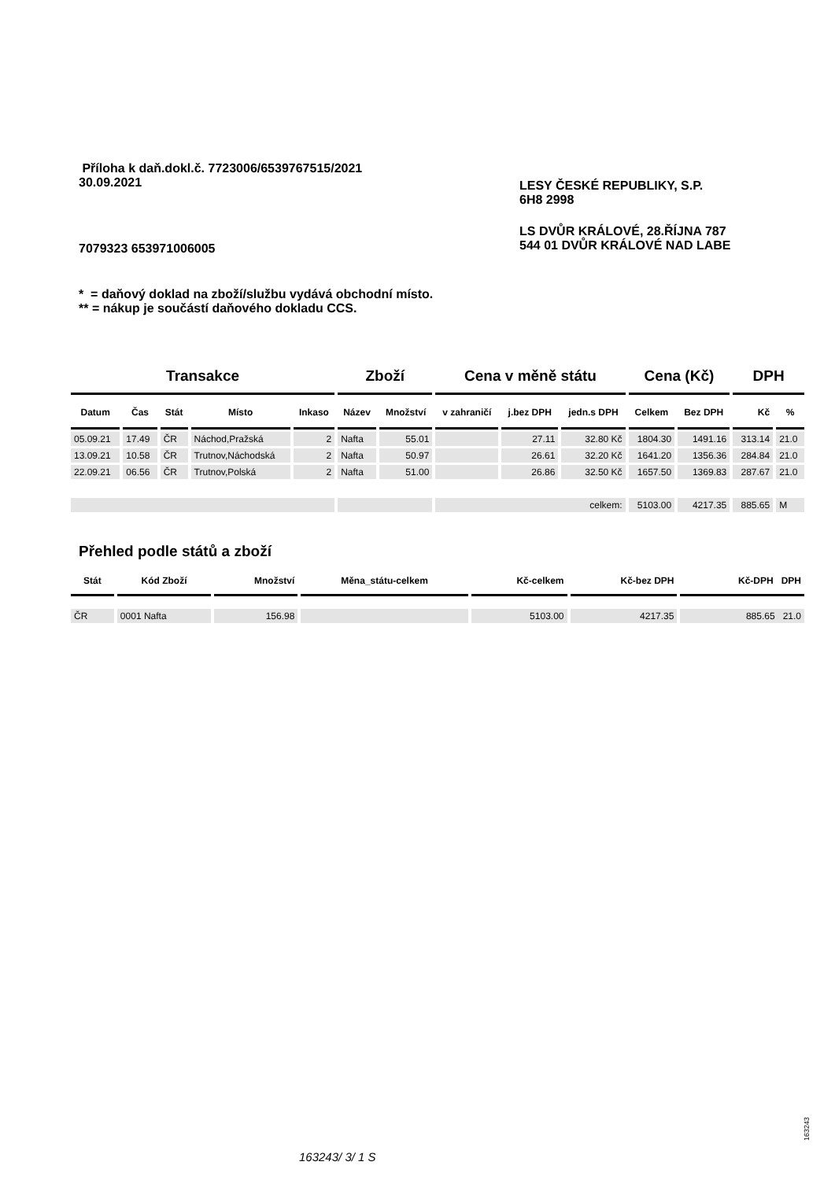Příloha k daň.dokl.č. 7723006/6539767515/2021
30.09.2021
LESY ČESKÉ REPUBLIKY, S.P.
6H8 2998
7079323 653971006005
LS DVŮR KRÁLOVÉ, 28.ŘÍJNA 787
544 01 DVŮR KRÁLOVÉ NAD LABE
* = daňový doklad na zboží/službu vydává obchodní místo.
** = nákup je součástí daňového dokladu CCS.
| Transakce | | | | | Zboží | | Cena v měně státu | | | Cena (Kč) | | DPH | |
| --- | --- | --- | --- | --- | --- | --- | --- | --- | --- | --- | --- | --- | --- |
| Datum | Čas | Stát | Místo | Inkaso | Název | Množství | v zahraničí | j.bez DPH | jedn.s DPH | Celkem | Bez DPH | Kč | % |
| 05.09.21 | 17.49 | ČR | Náchod,Pražská | 2 | Nafta | 55.01 | | 27.11 | 32.80 Kč | 1804.30 | 1491.16 | 313.14 | 21.0 |
| 13.09.21 | 10.58 | ČR | Trutnov,Náchodská | 2 | Nafta | 50.97 | | 26.61 | 32.20 Kč | 1641.20 | 1356.36 | 284.84 | 21.0 |
| 22.09.21 | 06.56 | ČR | Trutnov,Polská | 2 | Nafta | 51.00 | | 26.86 | 32.50 Kč | 1657.50 | 1369.83 | 287.67 | 21.0 |
| | | | | | | | celkem: | | | 5103.00 | 4217.35 | 885.65 | M |
Přehled podle států a zboží
| Stát | Kód Zboží | Množství | Měna_státu-celkem | Kč-celkem | Kč-bez DPH | Kč-DPH DPH |
| --- | --- | --- | --- | --- | --- | --- |
| ČR | 0001 Nafta | 156.98 | | 5103.00 | 4217.35 | 885.65 21.0 |
163243/ 3/ 1 S
163243